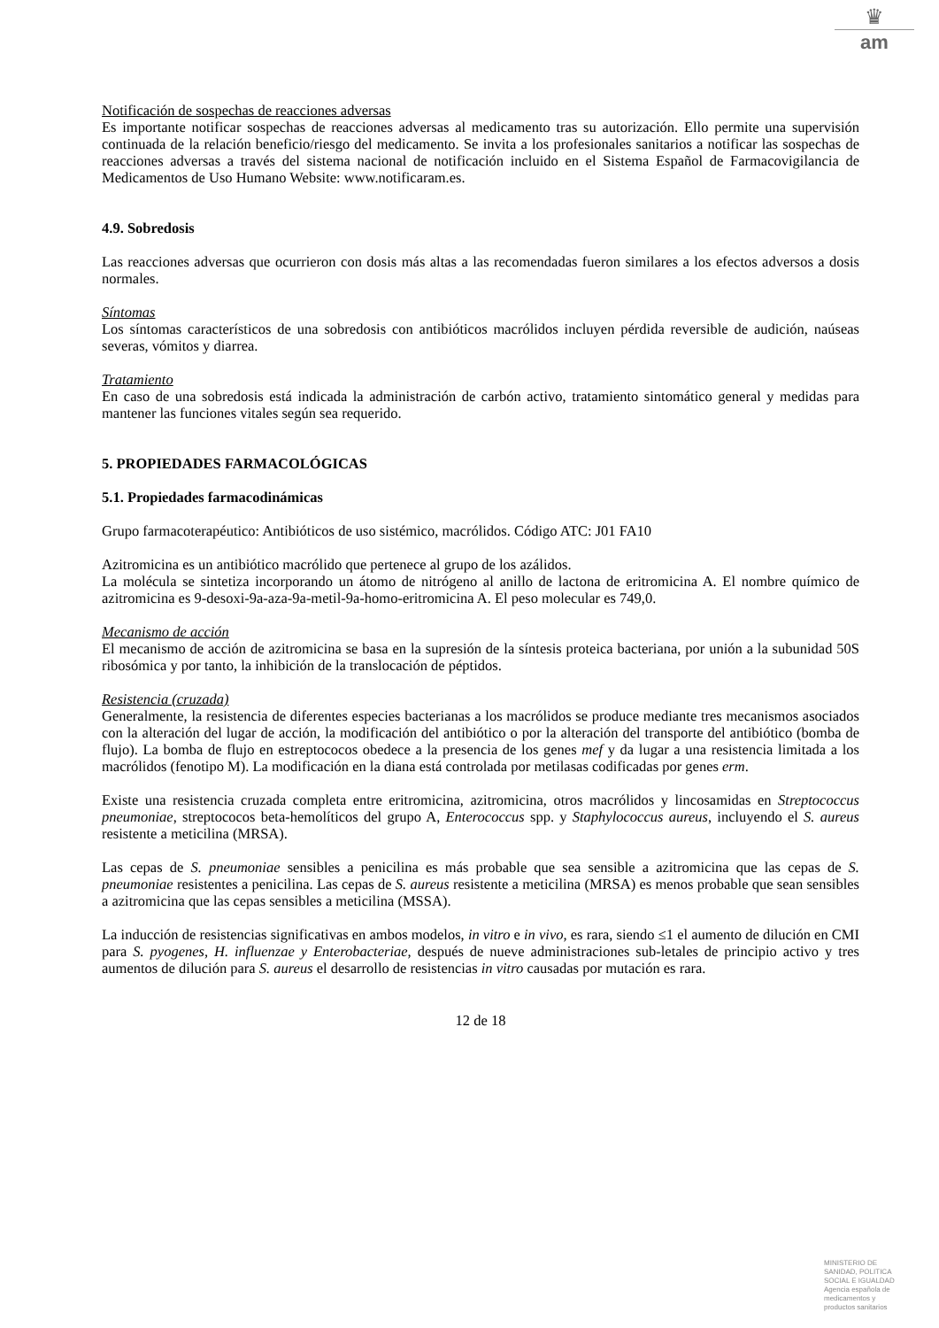♛
am
Notificación de sospechas de reacciones adversas
Es importante notificar sospechas de reacciones adversas al medicamento tras su autorización. Ello permite una supervisión continuada de la relación beneficio/riesgo del medicamento. Se invita a los profesionales sanitarios a notificar las sospechas de reacciones adversas a través del sistema nacional de notificación incluido en el Sistema Español de Farmacovigilancia de Medicamentos de Uso Humano Website: www.notificaram.es.
4.9. Sobredosis
Las reacciones adversas que ocurrieron con dosis más altas a las recomendadas fueron similares a los efectos adversos a dosis normales.
Síntomas
Los síntomas característicos de una sobredosis con antibióticos macrólidos incluyen pérdida reversible de audición, naúseas severas, vómitos y diarrea.
Tratamiento
En caso de una sobredosis está indicada la administración de carbón activo, tratamiento sintomático general y medidas para mantener las funciones vitales según sea requerido.
5. PROPIEDADES FARMACOLÓGICAS
5.1. Propiedades farmacodinámicas
Grupo farmacoterapéutico: Antibióticos de uso sistémico, macrólidos. Código ATC: J01 FA10
Azitromicina es un antibiótico macrólido que pertenece al grupo de los azálidos.
La molécula se sintetiza incorporando un átomo de nitrógeno al anillo de lactona de eritromicina A. El nombre químico de azitromicina es 9-desoxi-9a-aza-9a-metil-9a-homo-eritromicina A. El peso molecular es 749,0.
Mecanismo de acción
El mecanismo de acción de azitromicina se basa en la supresión de la síntesis proteica bacteriana, por unión a la subunidad 50S ribosómica y por tanto, la inhibición de la translocación de péptidos.
Resistencia (cruzada)
Generalmente, la resistencia de diferentes especies bacterianas a los macrólidos se produce mediante tres mecanismos asociados con la alteración del lugar de acción, la modificación del antibiótico o por la alteración del transporte del antibiótico (bomba de flujo). La bomba de flujo en estreptococos obedece a la presencia de los genes mef y da lugar a una resistencia limitada a los macrólidos (fenotipo M). La modificación en la diana está controlada por metilasas codificadas por genes erm.
Existe una resistencia cruzada completa entre eritromicina, azitromicina, otros macrólidos y lincosamidas en Streptococcus pneumoniae, streptococos beta-hemolíticos del grupo A, Enterococcus spp. y Staphylococcus aureus, incluyendo el S. aureus resistente a meticilina (MRSA).
Las cepas de S. pneumoniae sensibles a penicilina es más probable que sea sensible a azitromicina que las cepas de S. pneumoniae resistentes a penicilina. Las cepas de S. aureus resistente a meticilina (MRSA) es menos probable que sean sensibles a azitromicina que las cepas sensibles a meticilina (MSSA).
La inducción de resistencias significativas en ambos modelos, in vitro e in vivo, es rara, siendo ≤1 el aumento de dilución en CMI para S. pyogenes, H. influenzae y Enterobacteriae, después de nueve administraciones sub-letales de principio activo y tres aumentos de dilución para S. aureus el desarrollo de resistencias in vitro causadas por mutación es rara.
12 de 18
MINISTERIO DE
SANIDAD, POLITICA
SOCIAL E IGUALDAD
Agencia española de
medicamentos y
productos sanitarios